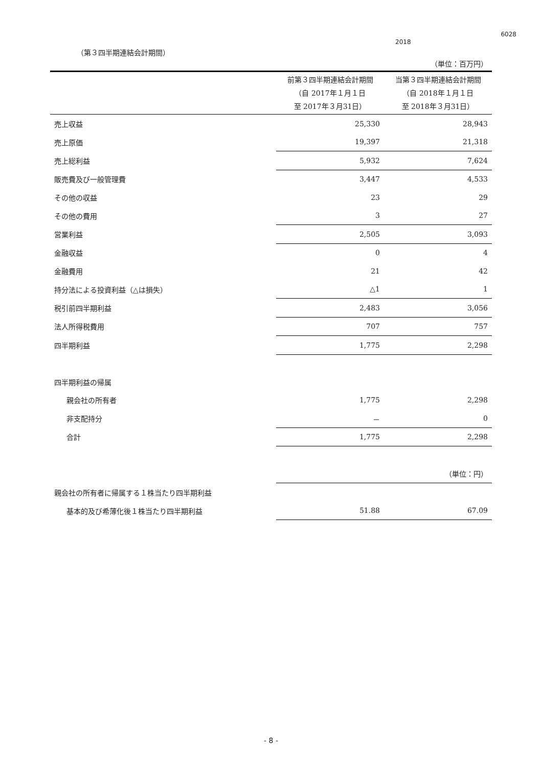6028
2018
（第３四半期連結会計期間）
| | | （単位：百万円） |
| | 前第３四半期連結会計期間 （自 2017年１月１日 至 2017年３月31日） | 当第３四半期連結会計期間 （自 2018年１月１日 至 2018年３月31日） |
| 売上収益 | 25,330 | 28,943 |
| 売上原価 | 19,397 | 21,318 |
| 売上総利益 | 5,932 | 7,624 |
| 販売費及び一般管理費 | 3,447 | 4,533 |
| その他の収益 | 23 | 29 |
| その他の費用 | 3 | 27 |
| 営業利益 | 2,505 | 3,093 |
| 金融収益 | 0 | 4 |
| 金融費用 | 21 | 42 |
| 持分法による投資利益（△は損失） | △1 | 1 |
| 税引前四半期利益 | 2,483 | 3,056 |
| 法人所得税費用 | 707 | 757 |
| 四半期利益 | 1,775 | 2,298 |
| 四半期利益の帰属 | | |
| 親会社の所有者 | 1,775 | 2,298 |
| 非支配持分 | － | 0 |
| 合計 | 1,775 | 2,298 |
| | | （単位：円） |
| 親会社の所有者に帰属する１株当たり四半期利益 | | |
| 基本的及び希薄化後１株当たり四半期利益 | 51.88 | 67.09 |
- 8 -